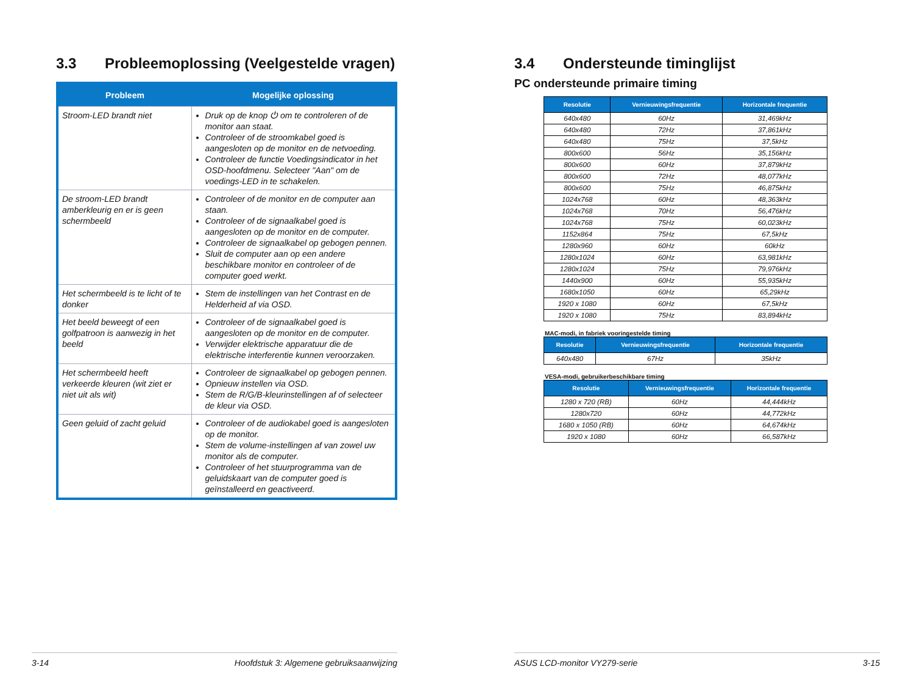3.3 Probleemoplossing (Veelgestelde vragen)
| Probleem | Mogelijke oplossing |
| --- | --- |
| Stroom-LED brandt niet | Druk op de knop ⏻ om te controleren of de monitor aan staat. Controleer of de stroomkabel goed is aangesloten op de monitor en de netvoeding. Controleer de functie Voedingsindicator in het OSD-hoofdmenu. Selecteer "Aan" om de voedings-LED in te schakelen. |
| De stroom-LED brandt amberkleurig en er is geen schermbeeld | Controleer of de monitor en de computer aan staan. Controleer of de signaalkabel goed is aangesloten op de monitor en de computer. Controleer de signaalkabel op gebogen pennen. Sluit de computer aan op een andere beschikbare monitor en controleer of de computer goed werkt. |
| Het schermbeeld is te licht of te donker | Stem de instellingen van het Contrast en de Helderheid af via OSD. |
| Het beeld beweegt of een golfpatroon is aanwezig in het beeld | Controleer of de signaalkabel goed is aangesloten op de monitor en de computer. Verwijder elektrische apparatuur die de elektrische interferentie kunnen veroorzaken. |
| Het schermbeeld heeft verkeerde kleuren (wit ziet er niet uit als wit) | Controleer de signaalkabel op gebogen pennen. Opnieuw instellen via OSD. Stem de R/G/B-kleurinstellingen af of selecteer de kleur via OSD. |
| Geen geluid of zacht geluid | Controleer of de audiokabel goed is aangesloten op de monitor. Stem de volume-instellingen af van zowel uw monitor als de computer. Controleer of het stuurprogramma van de geluidskaart van de computer goed is geïnstalleerd en geactiveerd. |
3-14 Hoofdstuk 3: Algemene gebruiksaanwijzing
3.4 Ondersteunde timinglijst
PC ondersteunde primaire timing
| Resolutie | Vernieuwingsfrequentie | Horizontale frequentie |
| --- | --- | --- |
| 640x480 | 60Hz | 31,469kHz |
| 640x480 | 72Hz | 37,861kHz |
| 640x480 | 75Hz | 37,5kHz |
| 800x600 | 56Hz | 35,156kHz |
| 800x600 | 60Hz | 37,879kHz |
| 800x600 | 72Hz | 48,077kHz |
| 800x600 | 75Hz | 46,875kHz |
| 1024x768 | 60Hz | 48,363kHz |
| 1024x768 | 70Hz | 56,476kHz |
| 1024x768 | 75Hz | 60,023kHz |
| 1152x864 | 75Hz | 67,5kHz |
| 1280x960 | 60Hz | 60kHz |
| 1280x1024 | 60Hz | 63,981kHz |
| 1280x1024 | 75Hz | 79,976kHz |
| 1440x900 | 60Hz | 55,935kHz |
| 1680x1050 | 60Hz | 65,29kHz |
| 1920 x 1080 | 60Hz | 67,5kHz |
| 1920 x 1080 | 75Hz | 83,894kHz |
MAC-modi, in fabriek vooringestelde timing
| Resolutie | Vernieuwingsfrequentie | Horizontale frequentie |
| --- | --- | --- |
| 640x480 | 67Hz | 35kHz |
VESA-modi, gebruikerbeschikbare timing
| Resolutie | Vernieuwingsfrequentie | Horizontale frequentie |
| --- | --- | --- |
| 1280 x 720 (RB) | 60Hz | 44,444kHz |
| 1280x720 | 60Hz | 44,772kHz |
| 1680 x 1050 (RB) | 60Hz | 64,674kHz |
| 1920 x 1080 | 60Hz | 66,587kHz |
ASUS LCD-monitor VY279-serie 3-15